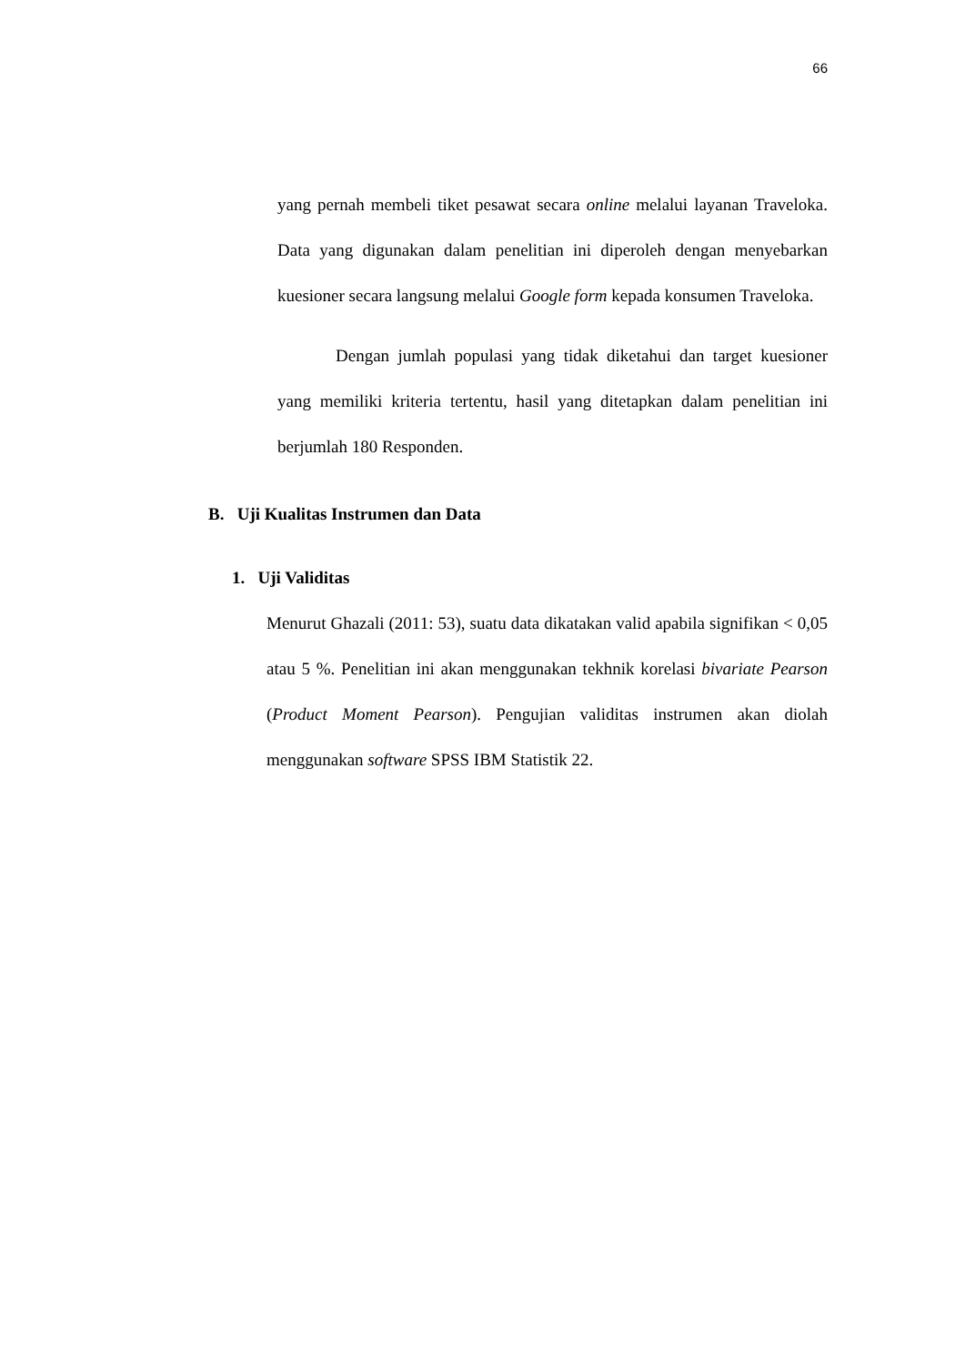66
yang pernah membeli tiket pesawat secara online melalui layanan Traveloka. Data yang digunakan dalam penelitian ini diperoleh dengan menyebarkan kuesioner secara langsung melalui Google form kepada konsumen Traveloka.
Dengan jumlah populasi yang tidak diketahui dan target kuesioner yang memiliki kriteria tertentu, hasil yang ditetapkan dalam penelitian ini berjumlah 180 Responden.
B. Uji Kualitas Instrumen dan Data
1. Uji Validitas
Menurut Ghazali (2011: 53), suatu data dikatakan valid apabila signifikan < 0,05 atau 5 %. Penelitian ini akan menggunakan tekhnik korelasi bivariate Pearson (Product Moment Pearson). Pengujian validitas instrumen akan diolah menggunakan software SPSS IBM Statistik 22.